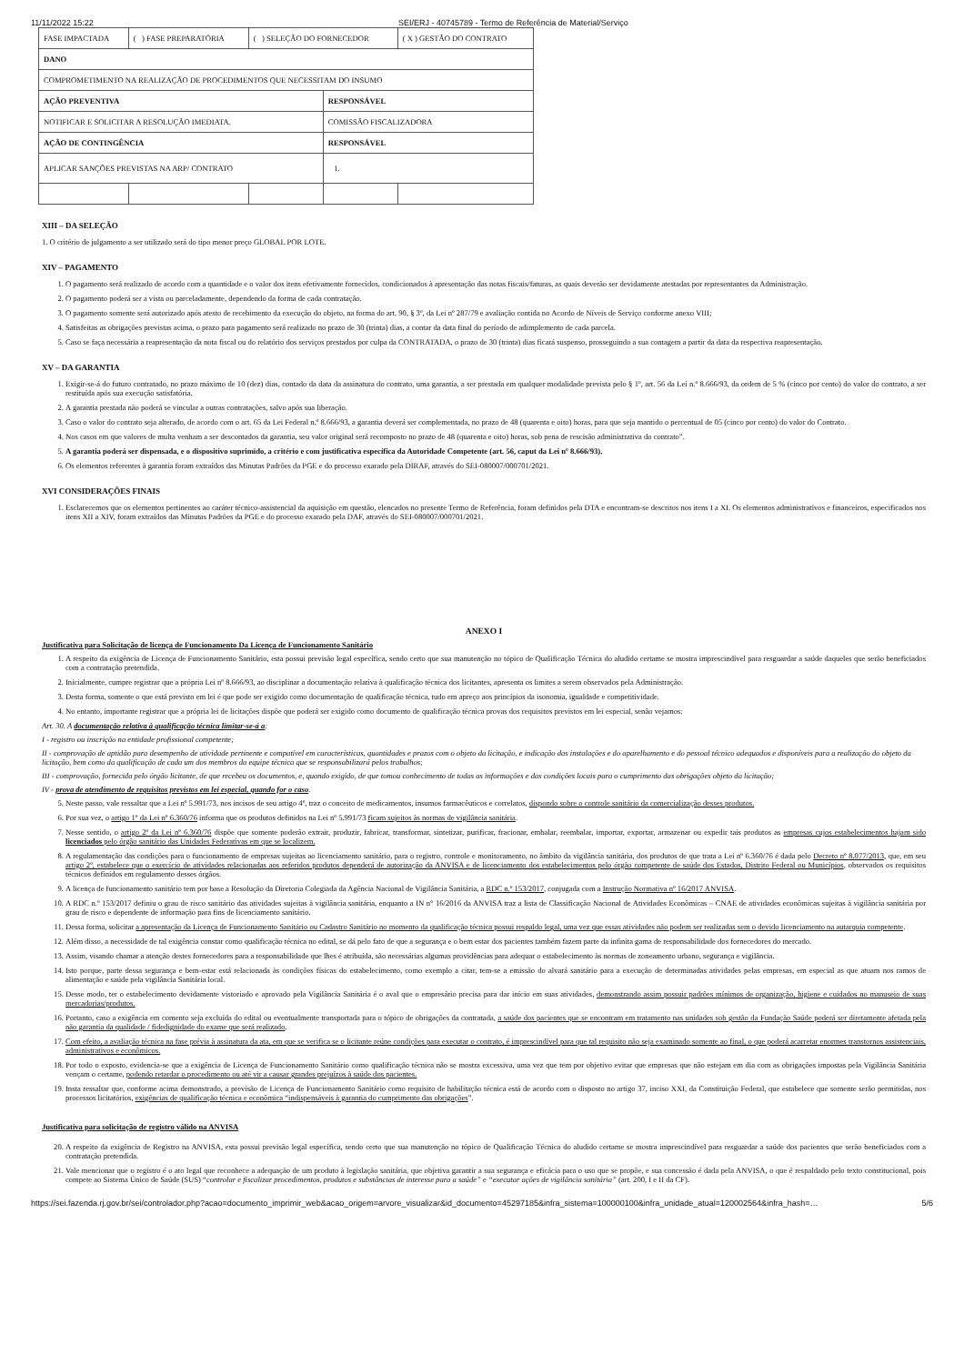11/11/2022 15:22 SEI/ERJ - 40745789 - Termo de Referência de Material/Serviço
| FASE IMPACTADA | ( ) FASE PREPARATÓRIA | ( ) SELEÇÃO DO FORNECEDOR | | ( X ) GESTÃO DO CONTRATO |
| DANO | | | | |
| COMPROMETIMENTO NA REALIZAÇÃO DE PROCEDIMENTOS QUE NECESSITAM DO INSUMO | | | | |
| AÇÃO PREVENTIVA | | | RESPONSÁVEL | |
| NOTIFICAR E SOLICITAR A RESOLUÇÃO IMEDIATA. | | | COMISSÃO FISCALIZADORA | |
| AÇÃO DE CONTINGÊNCIA | | | RESPONSÁVEL | |
| APLICAR SANÇÕES PREVISTAS NA ARP/ CONTRATO | | | 1. | |
XIII – DA SELEÇÃO
1. O critério de julgamento a ser utilizado será do tipo menor preço GLOBAL POR LOTE.
XIV – PAGAMENTO
1. O pagamento será realizado de acordo com a quantidade e o valor dos itens efetivamente fornecidos, condicionados à apresentação das notas fiscais/faturas, as quais deverão ser devidamente atestadas por representantes da Administração.
2. O pagamento poderá ser a vista ou parceladamente, dependendo da forma de cada contratação.
3. O pagamento somente será autorizado após atesto de recebimento da execução do objeto, na forma do art. 90, § 3º, da Lei nº 287/79 e avaliação contida no Acordo de Níveis de Serviço conforme anexo VIII;
4. Satisfeitas as obrigações previstas acima, o prazo para pagamento será realizado no prazo de 30 (trinta) dias, a contar da data final do período de adimplemento de cada parcela.
5. Caso se faça necessária a reapresentação da nota fiscal ou do relatório dos serviços prestados por culpa da CONTRATADA, o prazo de 30 (trinta) dias ficará suspenso, prosseguindo a sua contagem a partir da data da respectiva reapresentação.
XV – DA GARANTIA
1. Exigir-se-á do futuro contratado, no prazo máximo de 10 (dez) dias, contado da data da assinatura do contrato, uma garantia, a ser prestada em qualquer modalidade prevista pelo § 1º, art. 56 da Lei n.º 8.666/93, da ordem de 5 % (cinco por cento) do valor do contrato, a ser restituída após sua execução satisfatória.
2. A garantia prestada não poderá se vincular a outras contratações, salvo após sua liberação.
3. Caso o valor do contrato seja alterado, de acordo com o art. 65 da Lei Federal n.º 8.666/93, a garantia deverá ser complementada, no prazo de 48 (quarenta e oito) horas, para que seja mantido o percentual de 05 (cinco por cento) do valor do Contrato.
4. Nos casos em que valores de multa venham a ser descontados da garantia, seu valor original será recomposto no prazo de 48 (quarenta e oito) horas, sob pena de rescisão administrativa do contrato”.
5. A garantia poderá ser dispensada, e o dispositivo suprimido, a critério e com justificativa específica da Autoridade Competente (art. 56, caput da Lei nº 8.666/93).
6. Os elementos referentes à garantia foram extraídos das Minutas Padrões da PGE e do processo exarado pela DIRAF, através do SEI-080007/000701/2021.
XVI CONSIDERAÇÕES FINAIS
1. Esclarecemos que os elementos pertinentes ao caráter técnico-assistencial da aquisição em questão, elencados no presente Termo de Referência, foram definidos pela DTA e encontram-se descritos nos itens I a XI. Os elementos administrativos e financeiros, especificados nos itens XII a XIV, foram extraídos das Minutas Padrões da PGE e do processo exarado pela DAF, através do SEI-080007/000701/2021.
ANEXO I
Justificativa para Solicitação de licença de Funcionamento Da Licença de Funcionamento Sanitário
1. A respeito da exigência de Licença de Funcionamento Sanitário, esta possui previsão legal específica, sendo certo que sua manutenção no tópico de Qualificação Técnica do aludido certame se mostra imprescindível para resguardar a saúde daqueles que serão beneficiados com a contratação pretendida.
2. Inicialmente, cumpre registrar que a própria Lei nº 8.666/93, ao disciplinar a documentação relativa à qualificação técnica dos licitantes, apresenta os limites a serem observados pela Administração.
3. Desta forma, somente o que está previsto em lei é que pode ser exigido como documentação de qualificação técnica, tudo em apreço aos princípios da isonomia, igualdade e competitividade.
4. No entanto, importante registrar que a própria lei de licitações dispõe que poderá ser exigido como documento de qualificação técnica provas dos requisitos previstos em lei especial, senão vejamos:
Art. 30. A documentação relativa à qualificação técnica limitar-se-á a:
I - registro ou inscrição na entidade profissional competente;
II - comprovação de aptidão para desempenho de atividade pertinente e compatível em características, quantidades e prazos com o objeto da licitação, e indicação das instalações e do aparelhamento e do pessoal técnico adequados e disponíveis para a realização do objeto da licitação, bem como da qualificação de cada um dos membros da equipe técnica que se responsabilizará pelos trabalhos;
III - comprovação, fornecida pelo órgão licitante, de que recebeu os documentos, e, quando exigido, de que tomou conhecimento de todas as informações e das condições locais para o cumprimento das obrigações objeto da licitação;
IV - prova de atendimento de requisitos previstos em lei especial, quando for o caso.
5. Neste passo, vale ressaltar que a Lei nº 5.991/73, nos incisos de seu artigo 4º, traz o conceito de medicamentos, insumos farmacêuticos e correlatos, dispondo sobre o controle sanitário da comercialização desses produtos.
6. Por sua vez, o artigo 1º da Lei nº 6.360/76 informa que os produtos definidos na Lei nº 5.991/73 ficam sujeitos às normas de vigilância sanitária.
7. Nesse sentido, o artigo 2º da Lei nº 6.360/76 dispõe que somente poderão extrair, produzir, fabricar, transformar, sintetizar, purificar, fracionar, embalar, reembalar, importar, exportar, armazenar ou expedir tais produtos as empresas cujos estabelecimentos hajam sido licenciados pelo órgão sanitário das Unidades Federativas em que se localizem.
8. A regulamentação das condições para o funcionamento de empresas sujeitas ao licenciamento sanitário, para o registro, controle e monitoramento, no âmbito da vigilância sanitária, dos produtos de que trata a Lei nº 6.360/76 é dada pelo Decreto nº 8.077/2013, que, em seu artigo 2º, estabelece que o exercício de atividades relacionadas aos referidos produtos dependerá de autorização da ANVISA e de licenciamento dos estabelecimentos pelo órgão competente de saúde dos Estados, Distrito Federal ou Municípios, observados os requisitos técnicos definidos em regulamento desses órgãos.
9. A licença de funcionamento sanitário tem por base a Resolução da Diretoria Colegiada da Agência Nacional de Vigilância Sanitária, a RDC n.º 153/2017, conjugada com a Instrução Normativa nº 16/2017 ANVISA.
10. A RDC n.º 153/2017 definiu o grau de risco sanitário das atividades sujeitas à vigilância sanitária, enquanto a IN n° 16/2016 da ANVISA traz a lista de Classificação Nacional de Atividades Econômicas – CNAE de atividades econômicas sujeitas à vigilância sanitária por grau de risco e dependente de informação para fins de licenciamento sanitário.
11. Dessa forma, solicitar a apresentação da Licença de Funcionamento Sanitário ou Cadastro Sanitário no momento da qualificação técnica possui respaldo legal, uma vez que essas atividades não podem ser realizadas sem o devido licenciamento na autarquia competente.
12. Além disso, a necessidade de tal exigência constar como qualificação técnica no edital, se dá pelo fato de que a segurança e o bem estar dos pacientes também fazem parte da infinita gama de responsabilidade dos fornecedores do mercado.
13. Assim, visando chamar a atenção destes fornecedores para a responsabilidade que lhes é atribuída, são necessárias algumas providências para adequar o estabelecimento às normas de zoneamento urbano, segurança e vigilância.
14. Isto porque, parte dessa segurança e bem-estar está relacionada às condições físicas do estabelecimento, como exemplo a citar, tem-se a emissão do alvará sanitário para a execução de determinadas atividades pelas empresas, em especial as que atuam nos ramos de alimentação e saúde pela vigilância Sanitária local.
15. Desse modo, ter o estabelecimento devidamente vistoriado e aprovado pela Vigilância Sanitária é o aval que o empresário precisa para dar início em suas atividades, demonstrando assim possuir padrões mínimos de organização, higiene e cuidados no manuseio de suas mercadorias/produtos.
16. Portanto, caso a exigência em comento seja excluída do edital ou eventualmente transportada para o tópico de obrigações da contratada, a saúde dos pacientes que se encontram em tratamento nas unidades sob gestão da Fundação Saúde poderá ser diretamente afetada pela não garantia da qualidade / fidedignidade do exame que será realizado.
17. Com efeito, a avaliação técnica na fase prévia à assinatura da ata, em que se verifica se o licitante reúne condições para executar o contrato, é imprescindível para que tal requisito não seja examinado somente ao final, o que poderá acarretar enormes transtornos assistenciais, administrativos e econômicos.
18. Por todo o exposto, evidencia-se que a exigência de Licença de Funcionamento Sanitário como qualificação técnica não se mostra excessiva, uma vez que tem por objetivo evitar que empresas que não estejam em dia com as obrigações impostas pela Vigilância Sanitária vençam o certame, podendo retardar o procedimento ou até vir a causar grandes prejuízos à saúde dos pacientes.
19. Insta ressaltar que, conforme acima demonstrado, a previsão de Licença de Funcionamento Sanitário como requisito de habilitação técnica está de acordo com o disposto no artigo 37, inciso XXI, da Constituição Federal, que estabelece que somente serão permitidas, nos processos licitatórios, exigências de qualificação técnica e econômica “indispensáveis à garantia do cumprimento das obrigações”.
Justificativa para solicitação de registro válido na ANVISA
20. A respeito da exigência de Registro na ANVISA, esta possui previsão legal específica, sendo certo que sua manutenção no tópico de Qualificação Técnica do aludido certame se mostra imprescindível para resguardar a saúde dos pacientes que serão beneficiados com a contratação pretendida.
21. Vale mencionar que o registro é o ato legal que reconhece a adequação de um produto à legislação sanitária, que objetiva garantir a sua segurança e eficácia para o uso que se propõe, e sua concessão é dada pela ANVISA, o que é respaldado pelo texto constitucional, pois compete ao Sistema Único de Saúde (SUS) “controlar e fiscalizar procedimentos, produtos e substâncias de interesse para a saúde” e “executar ações de vigilância sanitária” (art. 200, I e II da CF).
https://sei.fazenda.rj.gov.br/sei/controlador.php?acao=documento_imprimir_web&acao_origem=arvore_visualizar&id_documento=45297185&infra_sistema=100000100&infra_unidade_atual=120002564&infra_hash=… 5/6